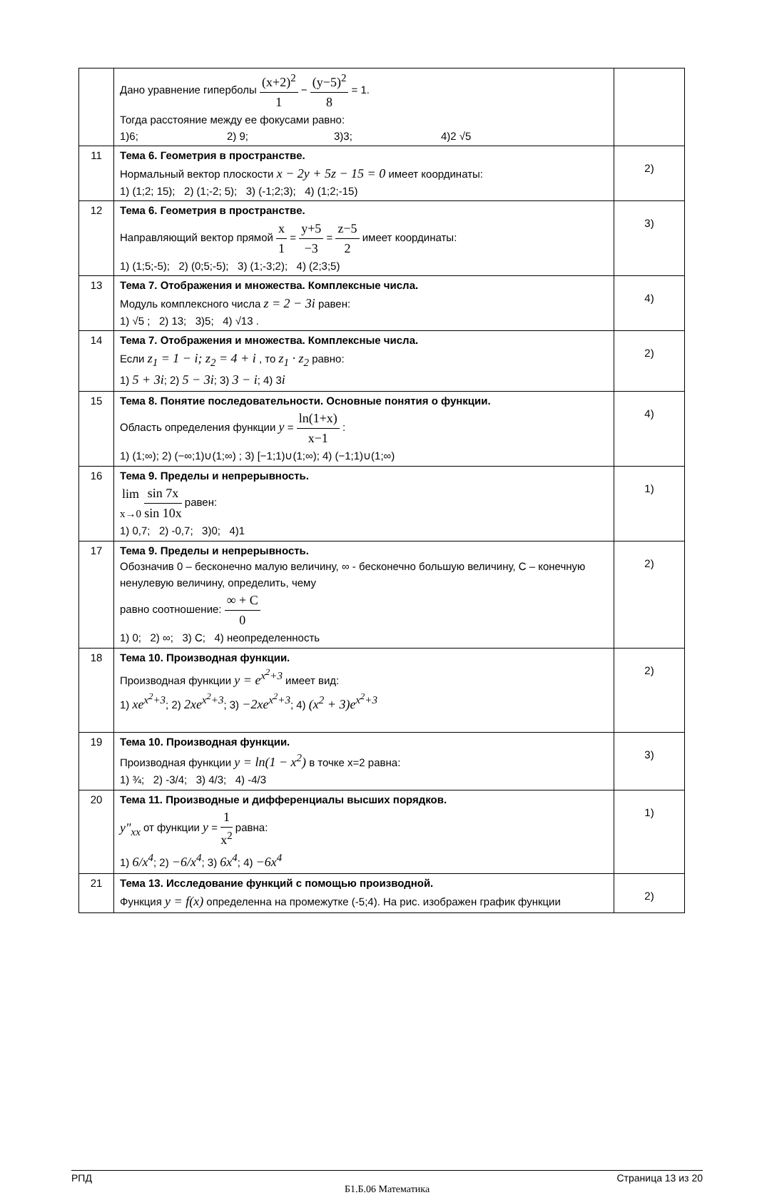| | Дано уравнение гиперболы (x+2)<sup>2</sup> 1 − (y−5)<sup>2</sup> 8 = 1. Тогда расстояние между ее фокусами равно: 1)6; 2) 9; 3)3; 4)2 √5 | |
| 11 | Тема 6. Геометрия в пространстве. Нормальный вектор плоскости x − 2y + 5z − 15 = 0 имеет координаты: 1) (1;2; 15); 2) (1;-2; 5); 3) (-1;2;3); 4) (1;2;-15) | 2) |
| 12 | Тема 6. Геометрия в пространстве. Направляющий вектор прямой x 1 = y+5 −3 = z−5 2 имеет координаты: 1) (1;5;-5); 2) (0;5;-5); 3) (1;-3;2); 4) (2;3;5) | 3) |
| 13 | Тема 7. Отображения и множества. Комплексные числа. Модуль комплексного числа z = 2 − 3i равен: 1) √5 ; 2) 13; 3)5; 4) √13 . | 4) |
| 14 | Тема 7. Отображения и множества. Комплексные числа. Если z<sub>1</sub> = 1 − i; z<sub>2</sub> = 4 + i , то z<sub>1</sub> · z<sub>2</sub> равно: 1) 5 + 3i ; 2) 5 − 3i ; 3) 3 − i ; 4) 3 i | 2) |
| 15 | Тема 8. Понятие последовательности. Основные понятия о функции. Область определения функции y = ln(1+x) x−1 : 1) (1;∞); 2) (−∞;1)∪(1;∞) ; 3) [−1;1)∪(1;∞); 4) (−1;1)∪(1;∞) | 4) |
| 16 | Тема 9. Пределы и непрерывность. lim x→0 sin 7x sin 10x равен: 1) 0,7; 2) -0,7; 3)0; 4)1 | 1) |
| 17 | Тема 9. Пределы и непрерывность. Обозначив 0 – бесконечно малую величину, ∞ - бесконечно большую величину, С – конечную ненулевую величину, определить, чему равно соотношение: ∞ + C 0 1) 0; 2) ∞; 3) C; 4) неопределенность | 2) |
| 18 | Тема 10. Производная функции. Производная функции y = e<sup>x<sup>2</sup>+3</sup> имеет вид: 1) xe<sup>x<sup>2</sup>+3</sup> ; 2) 2xe<sup>x<sup>2</sup>+3</sup> ; 3) −2xe<sup>x<sup>2</sup>+3</sup> ; 4) (x<sup>2</sup> + 3)e<sup>x<sup>2</sup>+3</sup> | 2) |
| 19 | Тема 10. Производная функции. Производная функции y = ln(1 − x<sup>2</sup>) в точке x=2 равна: 1) ¾; 2) -3/4; 3) 4/3; 4) -4/3 | 3) |
| 20 | Тема 11. Производные и дифференциалы высших порядков. y″<sub>xx</sub> от функции y = 1 x<sup>2</sup> равна: 1) 6/x<sup>4</sup> ; 2) −6/x<sup>4</sup> ; 3) 6x<sup>4</sup> ; 4) −6x<sup>4</sup> | 1) |
| 21 | Тема 13. Исследование функций с помощью производной. Функция y = f(x) определенна на промежутке (-5;4). На рис. изображен график функции | 2) |
РПД Страница 13 из 20
Б1.Б.06 Математика